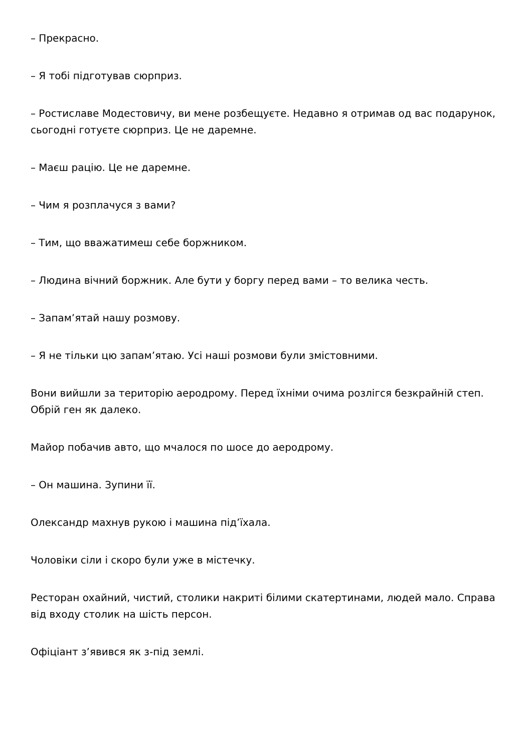– Прекрасно.
– Я тобі підготував сюрприз.
– Ростиславе Модестовичу, ви мене розбещуєте. Недавно я отримав од вас подарунок, сьогодні готуєте сюрприз. Це не даремне.
– Маєш рацію. Це не даремне.
– Чим я розплачуся з вами?
– Тим, що вважатимеш себе боржником.
– Людина вічний боржник. Але бути у боргу перед вами – то велика честь.
– Запам’ятай нашу розмову.
– Я не тільки цю запам’ятаю. Усі наші розмови були змістовними.
Вони вийшли за територію аеродрому. Перед їхніми очима розлігся безкрайній степ. Обрій ген як далеко.
Майор побачив авто, що мчалося по шосе до аеродрому.
– Он машина. Зупини її.
Олександр махнув рукою і машина під’їхала.
Чоловіки сіли і скоро були уже в містечку.
Ресторан охайний, чистий, столики накриті білими скатертинами, людей мало. Справа від входу столик на шість персон.
Офіціант з’явився як з-під землі.